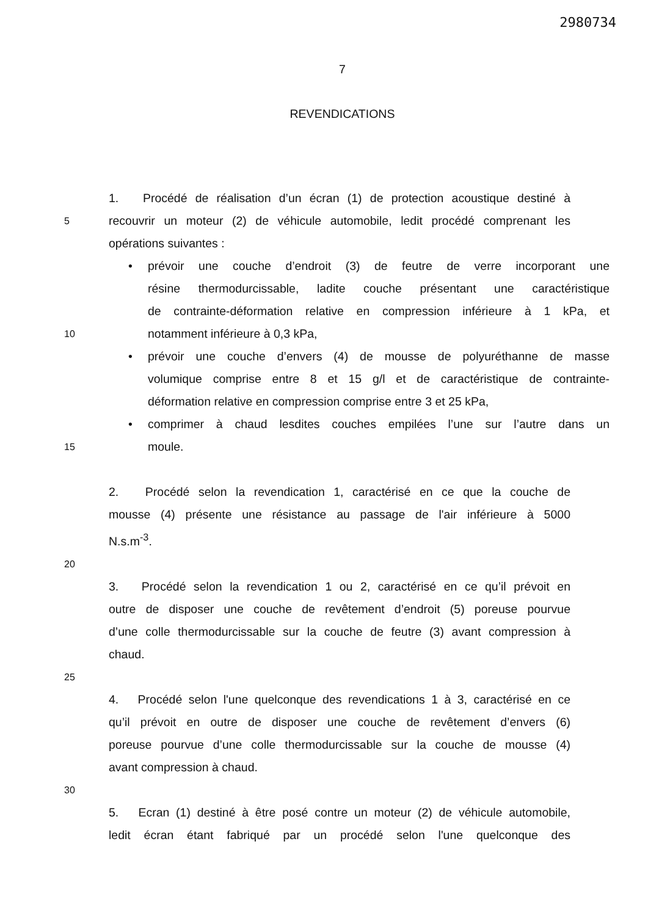2980734
7
REVENDICATIONS
1. Procédé de réalisation d’un écran (1) de protection acoustique destiné à
5 recouvrir un moteur (2) de véhicule automobile, ledit procédé comprenant les
opérations suivantes :
• prévoir une couche d’endroit (3) de feutre de verre incorporant une
résine thermodurcissable, ladite couche présentant une caractéristique
de contrainte-déformation relative en compression inférieure à 1 kPa, et
10 notamment inférieure à 0,3 kPa,
• prévoir une couche d’envers (4) de mousse de polyuréthanne de masse
volumique comprise entre 8 et 15 g/l et de caractéristique de contrainte-
déformation relative en compression comprise entre 3 et 25 kPa,
• comprimer à chaud lesdites couches empilées l’une sur l’autre dans un
15 moule.
2. Procédé selon la revendication 1, caractérisé en ce que la couche de
mousse (4) présente une résistance au passage de l'air inférieure à 5000
N.s.m<sup>-3</sup>.
20
3. Procédé selon la revendication 1 ou 2, caractérisé en ce qu’il prévoit en
outre de disposer une couche de revêtement d’endroit (5) poreuse pourvue
d’une colle thermodurcissable sur la couche de feutre (3) avant compression à
chaud.
25
4. Procédé selon l'une quelconque des revendications 1 à 3, caractérisé en ce
qu’il prévoit en outre de disposer une couche de revêtement d’envers (6)
poreuse pourvue d’une colle thermodurcissable sur la couche de mousse (4)
avant compression à chaud.
30
5. Ecran (1) destiné à être posé contre un moteur (2) de véhicule automobile,
ledit écran étant fabriqué par un procédé selon l'une quelconque des